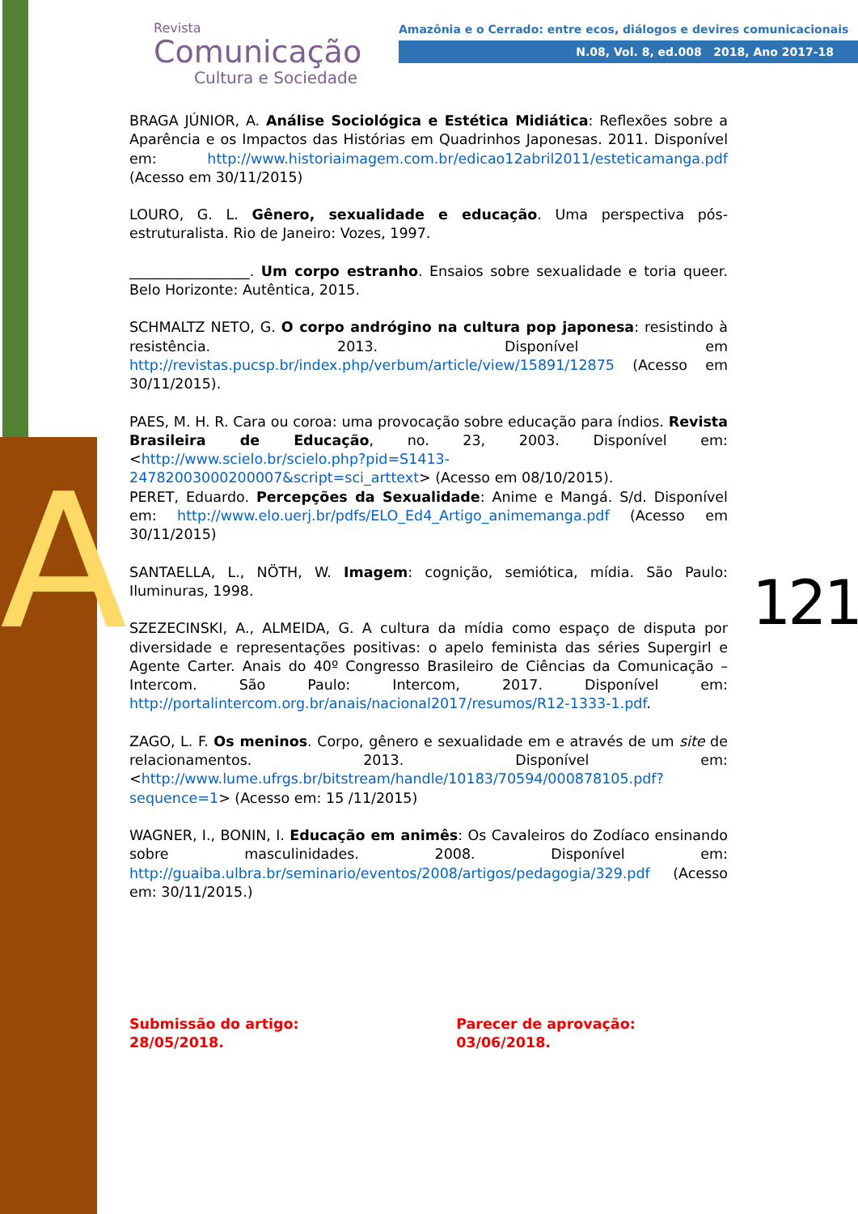A
Revista
Comunicação
Cultura e Sociedade
Amazônia e o Cerrado: entre ecos, diálogos e devires comunicacionais
N.08, Vol. 8, ed.008 2018, Ano 2017-18
121
BRAGA JÚNIOR, A. Análise Sociológica e Estética Midiática: Reflexões sobre a Aparência e os Impactos das Histórias em Quadrinhos Japonesas. 2011. Disponível em: http://www.historiaimagem.com.br/edicao12abril2011/esteticamanga.pdf (Acesso em 30/11/2015)
LOURO, G. L. Gênero, sexualidade e educação. Uma perspectiva pós-estruturalista. Rio de Janeiro: Vozes, 1997.
_________________. Um corpo estranho. Ensaios sobre sexualidade e toria queer. Belo Horizonte: Autêntica, 2015.
SCHMALTZ NETO, G. O corpo andrógino na cultura pop japonesa: resistindo à resistência. 2013. Disponível em http://revistas.pucsp.br/index.php/verbum/article/view/15891/12875 (Acesso em 30/11/2015).
PAES, M. H. R. Cara ou coroa: uma provocação sobre educação para índios. Revista Brasileira de Educação, no. 23, 2003. Disponível em: <http://www.scielo.br/scielo.php?pid=S1413-24782003000200007&script=sci_arttext> (Acesso em 08/10/2015).
PERET, Eduardo. Percepções da Sexualidade: Anime e Mangá. S/d. Disponível em: http://www.elo.uerj.br/pdfs/ELO_Ed4_Artigo_animemanga.pdf (Acesso em 30/11/2015)
SANTAELLA, L., NÖTH, W. Imagem: cognição, semiótica, mídia. São Paulo: Iluminuras, 1998.
SZEZECINSKI, A., ALMEIDA, G. A cultura da mídia como espaço de disputa por diversidade e representações positivas: o apelo feminista das séries Supergirl e Agente Carter. Anais do 40º Congresso Brasileiro de Ciências da Comunicação – Intercom. São Paulo: Intercom, 2017. Disponível em: http://portalintercom.org.br/anais/nacional2017/resumos/R12-1333-1.pdf.
ZAGO, L. F. Os meninos. Corpo, gênero e sexualidade em e através de um site de relacionamentos. 2013. Disponível em: <http://www.lume.ufrgs.br/bitstream/handle/10183/70594/000878105.pdf?sequence=1> (Acesso em: 15 /11/2015)
WAGNER, I., BONIN, I. Educação em animês: Os Cavaleiros do Zodíaco ensinando sobre masculinidades. 2008. Disponível em: http://guaiba.ulbra.br/seminario/eventos/2008/artigos/pedagogia/329.pdf (Acesso em: 30/11/2015.)
Submissão do artigo: 28/05/2018. Parecer de aprovação: 03/06/2018.